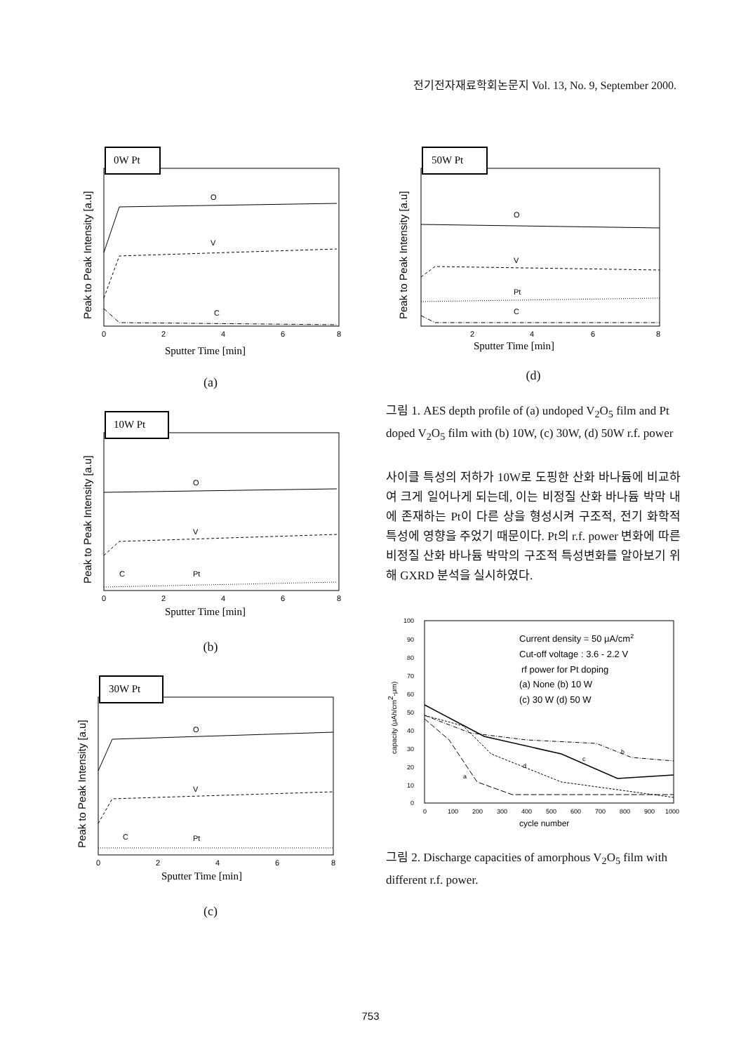전기전자재료학회논문지 Vol. 13, No. 9, September 2000.
0W Pt
O
V
C
0
2
4
6
8
Sputter Time [min]
Peak to Peak Intensity [a.u]
(a)
10W Pt
O
V
C
Pt
0
2
4
6
8
Sputter Time [min]
Peak to Peak Intensity [a.u]
(b)
30W Pt
O
V
C
Pt
0
2
4
6
8
Sputter Time [min]
Peak to Peak Intensity [a.u]
(c)
50W Pt
O
V
Pt
C
2
4
6
8
Sputter Time [min]
Peak to Peak Intensity [a.u]
(d)
그림 1. AES depth profile of (a) undoped V<sub>2</sub>O<sub>5</sub> film and Pt doped V<sub>2</sub>O<sub>5</sub> film with (b) 10W, (c) 30W, (d) 50W r.f. power
사이클 특성의 저하가 10W로 도핑한 산화 바나듐에 비교하여 크게 일어나게 되는데, 이는 비정질 산화 바나듐 박막 내에 존재하는 Pt이 다른 상을 형성시켜 구조적, 전기 화학적 특성에 영향을 주었기 때문이다. Pt의 r.f. power 변화에 따른 비정질 산화 바나듐 박막의 구조적 특성변화를 알아보기 위해 GXRD 분석을 실시하였다.
100
90
80
70
60
50
40
30
20
10
0
0
100
200
300
400
500
600
700
800
900
1000
cycle number
capacity (μAh/cm2-μm)
Current density = 50 μA/cm2
Cut-off voltage : 3.6 - 2.2 V
rf power for Pt doping
(a) None (b) 10 W
(c) 30 W (d) 50 W
b
c
d
a
그림 2. Discharge capacities of amorphous V<sub>2</sub>O<sub>5</sub> film with different r.f. power.
753